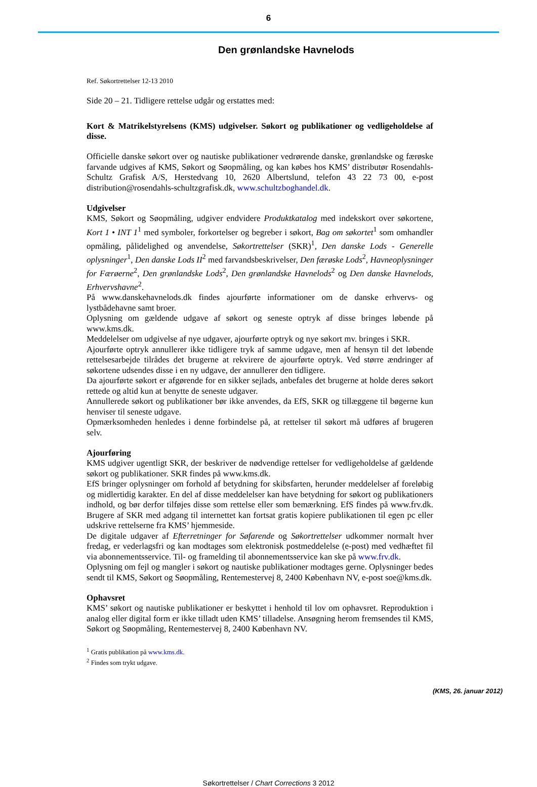6
Den grønlandske Havnelods
Ref. Søkortrettelser 12-13 2010
Side 20 – 21. Tidligere rettelse udgår og erstattes med:
Kort & Matrikelstyrelsens (KMS) udgivelser. Søkort og publikationer og vedligeholdelse af disse.
Officielle danske søkort over og nautiske publikationer vedrørende danske, grønlandske og færøske farvande udgives af KMS, Søkort og Søopmåling, og kan købes hos KMS’ distributør Rosendahls-Schultz Grafisk A/S, Herstedvang 10, 2620 Albertslund, telefon 43 22 73 00, e-post distribution@rosendahls-schultzgrafisk.dk, www.schultzboghandel.dk.
Udgivelser
KMS, Søkort og Søopmåling, udgiver endvidere Produktkatalog med indekskort over søkortene, Kort 1 • INT 1<sup>1</sup> med symboler, forkortelser og begreber i søkort, Bag om søkortet<sup>1</sup> som omhandler opmåling, pålidelighed og anvendelse, Søkortrettelser (SKR)<sup>1</sup>, Den danske Lods - Generelle oplysninger<sup>1</sup>, Den danske Lods II<sup>2</sup> med farvandsbeskrivelser, Den færøske Lods<sup>2</sup>, Havneoplysninger for Færøerne<sup>2</sup>, Den grønlandske Lods<sup>2</sup>, Den grønlandske Havnelods<sup>2</sup> og Den danske Havnelods, Erhvervshavne<sup>2</sup>.
På www.danskehavnelods.dk findes ajourførte informationer om de danske erhvervs- og lystbådehavne samt broer.
Oplysning om gældende udgave af søkort og seneste optryk af disse bringes løbende på www.kms.dk.
Meddelelser om udgivelse af nye udgaver, ajourførte optryk og nye søkort mv. bringes i SKR.
Ajourførte optryk annullerer ikke tidligere tryk af samme udgave, men af hensyn til det løbende rettelsesarbejde tilrådes det brugerne at rekvirere de ajourførte optryk. Ved større ændringer af søkortene udsendes disse i en ny udgave, der annullerer den tidligere.
Da ajourførte søkort er afgørende for en sikker sejlads, anbefales det brugerne at holde deres søkort rettede og altid kun at benytte de seneste udgaver.
Annullerede søkort og publikationer bør ikke anvendes, da EfS, SKR og tillæggene til bøgerne kun henviser til seneste udgave.
Opmærksomheden henledes i denne forbindelse på, at rettelser til søkort må udføres af brugeren selv.
Ajourføring
KMS udgiver ugentligt SKR, der beskriver de nødvendige rettelser for vedligeholdelse af gældende søkort og publikationer. SKR findes på www.kms.dk.
EfS bringer oplysninger om forhold af betydning for skibsfarten, herunder meddelelser af foreløbig og midlertidig karakter. En del af disse meddelelser kan have betydning for søkort og publikationers indhold, og bør derfor tilføjes disse som rettelse eller som bemærkning. EfS findes på www.frv.dk. Brugere af SKR med adgang til internettet kan fortsat gratis kopiere publikationen til egen pc eller udskrive rettelserne fra KMS’ hjemmeside.
De digitale udgaver af Efterretninger for Søfarende og Søkortrettelser udkommer normalt hver fredag, er vederlagsfri og kan modtages som elektronisk postmeddelelse (e-post) med vedhæftet fil via abonnementsservice. Til- og framelding til abonnementsservice kan ske på www.frv.dk.
Oplysning om fejl og mangler i søkort og nautiske publikationer modtages gerne. Oplysninger bedes sendt til KMS, Søkort og Søopmåling, Rentemestervej 8, 2400 København NV, e-post soe@kms.dk.
Ophavsret
KMS’ søkort og nautiske publikationer er beskyttet i henhold til lov om ophavsret. Reproduktion i analog eller digital form er ikke tilladt uden KMS’ tilladelse. Ansøgning herom fremsendes til KMS, Søkort og Søopmåling, Rentemestervej 8, 2400 København NV.
<sup>1</sup> Gratis publikation på www.kms.dk.
<sup>2</sup> Findes som trykt udgave.
(KMS, 26. januar 2012)
Søkortrettelser / Chart Corrections 3 2012